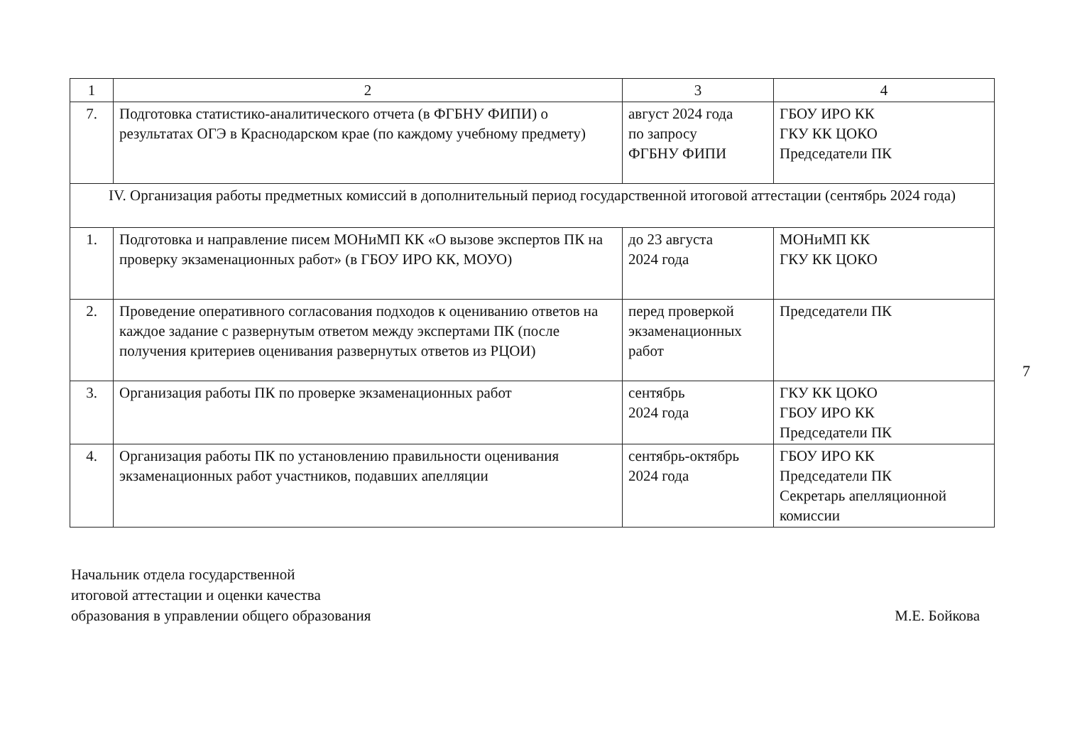| 1 | 2 | 3 | 4 |
| 7. | Подготовка статистико-аналитического отчета (в ФГБНУ ФИПИ) о результатах ОГЭ в Краснодарском крае (по каждому учебному предмету) | август 2024 года по запросу ФГБНУ ФИПИ | ГБОУ ИРО КК ГКУ КК ЦОКО Председатели ПК |
| IV. Организация работы предметных комиссий в дополнительный период государственной итоговой аттестации (сентябрь 2024 года) | | | |
| 1. | Подготовка и направление писем МОНиМП КК «О вызове экспертов ПК на проверку экзаменационных работ» (в ГБОУ ИРО КК, МОУО) | до 23 августа 2024 года | МОНиМП КК ГКУ КК ЦОКО |
| 2. | Проведение оперативного согласования подходов к оцениванию ответов на каждое задание с развернутым ответом между экспертами ПК (после получения критериев оценивания развернутых ответов из РЦОИ) | перед проверкой экзаменационных работ | Председатели ПК |
| 3. | Организация работы ПК по проверке экзаменационных работ | сентябрь 2024 года | ГКУ КК ЦОКО ГБОУ ИРО КК Председатели ПК |
| 4. | Организация работы ПК по установлению правильности оценивания экзаменационных работ участников, подавших апелляции | сентябрь-октябрь 2024 года | ГБОУ ИРО КК Председатели ПК Секретарь апелляционной комиссии |
7
Начальник отдела государственной
итоговой аттестации и оценки качества
образования в управлении общего образования
М.Е. Бойкова